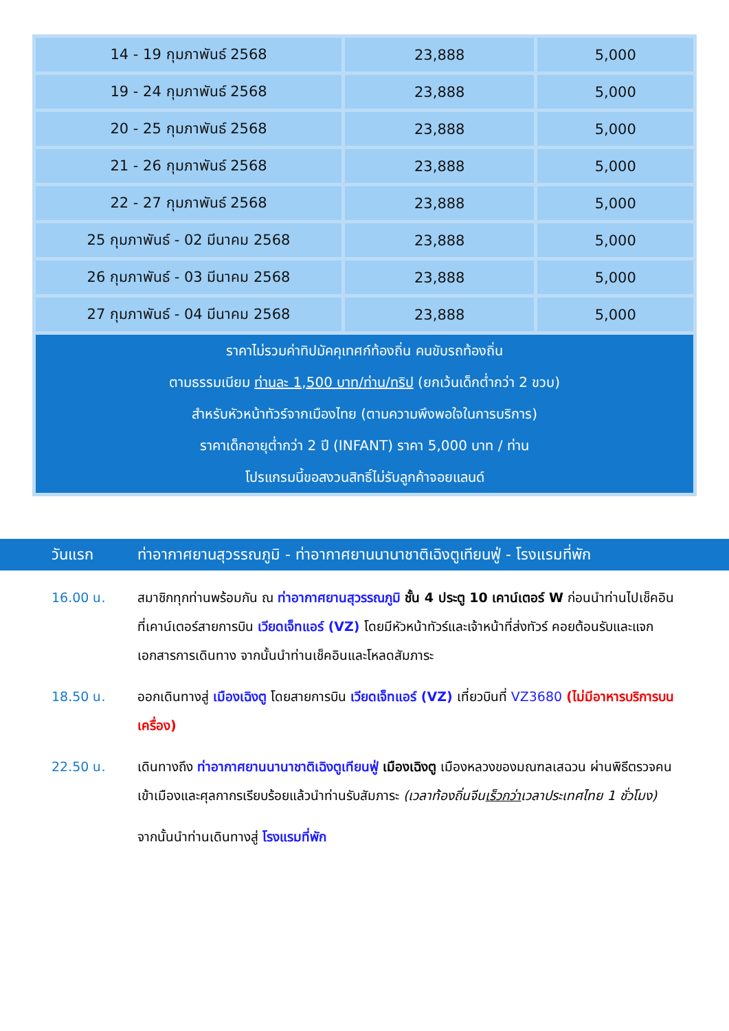| 14 - 19 กุมภาพันธ์ 2568 | 23,888 | 5,000 |
| 19 - 24 กุมภาพันธ์ 2568 | 23,888 | 5,000 |
| 20 - 25 กุมภาพันธ์ 2568 | 23,888 | 5,000 |
| 21 - 26 กุมภาพันธ์ 2568 | 23,888 | 5,000 |
| 22 - 27 กุมภาพันธ์ 2568 | 23,888 | 5,000 |
| 25 กุมภาพันธ์ - 02 มีนาคม 2568 | 23,888 | 5,000 |
| 26 กุมภาพันธ์ - 03 มีนาคม 2568 | 23,888 | 5,000 |
| 27 กุมภาพันธ์ - 04 มีนาคม 2568 | 23,888 | 5,000 |
| ราคาไม่รวมค่าทิปมัคคุเทศก์ท้องถิ่น คนขับรถท้องถิ่น ตามธรรมเนียม ท่านละ 1,500 บาท/ท่าน/ทริป (ยกเว้นเด็กต่ำกว่า 2 ขวบ) สำหรับหัวหน้าทัวร์จากเมืองไทย (ตามความพึงพอใจในการบริการ) ราคาเด็กอายุต่ำกว่า 2 ปี (INFANT) ราคา 5,000 บาท / ท่าน โปรแกรมนี้ขอสงวนสิทธิ์ไม่รับลูกค้าจอยแลนด์ | | |
วันแรก ท่าอากาศยานสุวรรณภูมิ - ท่าอากาศยานนานาชาติเฉิงตูเทียนฟู่ - โรงแรมที่พัก
16.00 น. สมาชิกทุกท่านพร้อมกัน ณ ท่าอากาศยานสุวรรณภูมิ ชั้น 4 ประตู 10 เคาน์เตอร์ W ก่อนนำท่านไปเช็คอินที่เคาน์เตอร์สายการบิน เวียดเจ็ทแอร์ (VZ) โดยมีหัวหน้าทัวร์และเจ้าหน้าที่ส่งทัวร์ คอยต้อนรับและแจกเอกสารการเดินทาง จากนั้นนำท่านเช็คอินและโหลดสัมภาระ
18.50 น. ออกเดินทางสู่ เมืองเฉิงตู โดยสายการบิน เวียดเจ็ทแอร์ (VZ) เที่ยวบินที่ VZ3680 (ไม่มีอาหารบริการบนเครื่อง)
22.50 น. เดินทางถึง ท่าอากาศยานนานาชาติเฉิงตูเทียนฟู่ เมืองเฉิงตู เมืองหลวงของมณฑลเสฉวน ผ่านพิธีตรวจคนเข้าเมืองและศุลกากรเรียบร้อยแล้วนำท่านรับสัมภาระ (เวลาท้องถิ่นจีนเร็วกว่าเวลาประเทศไทย 1 ชั่วโมง)
จากนั้นนำท่านเดินทางสู่ โรงแรมที่พัก